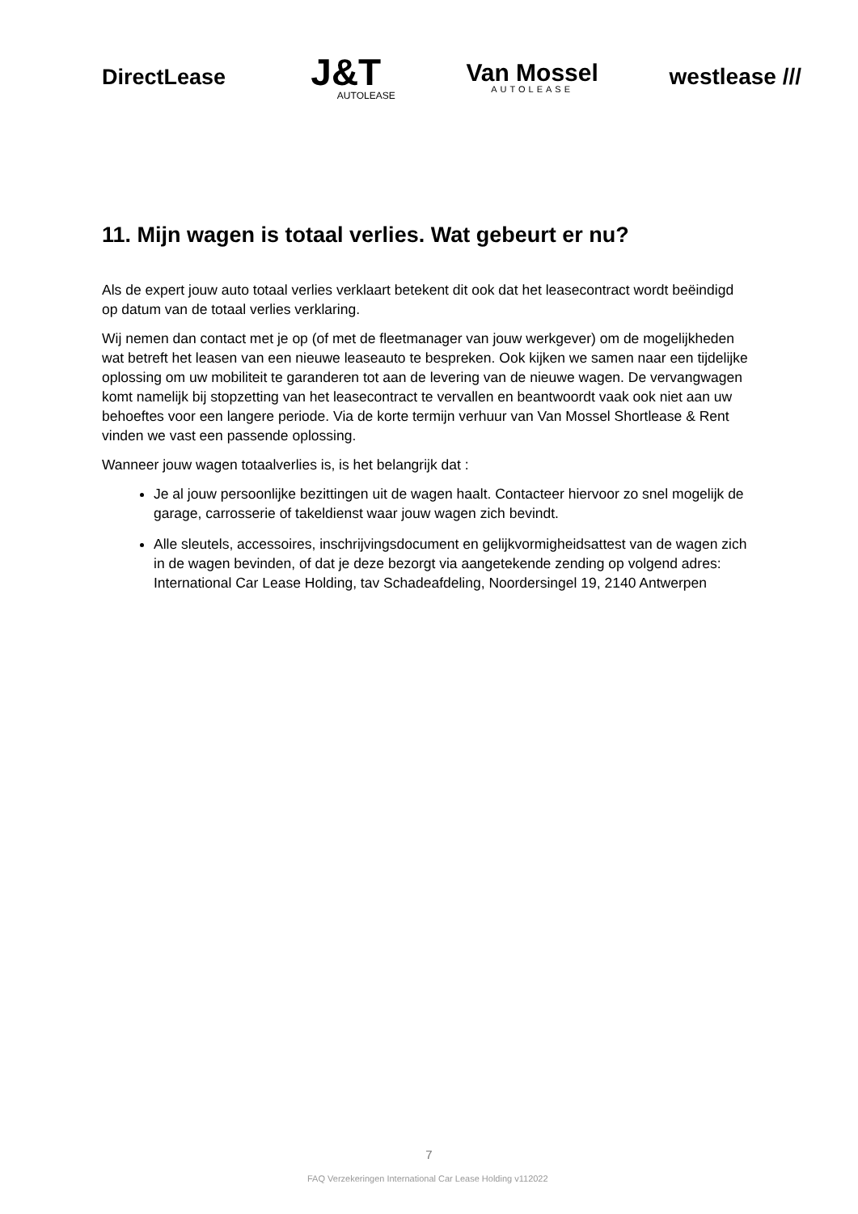DirectLease
J&T
AUTOLEASE
Van Mossel
AUTOLEASE
westlease ///
11. Mijn wagen is totaal verlies. Wat gebeurt er nu?
Als de expert jouw auto totaal verlies verklaart betekent dit ook dat het leasecontract wordt beëindigd op datum van de totaal verlies verklaring.
Wij nemen dan contact met je op (of met de fleetmanager van jouw werkgever) om de mogelijkheden wat betreft het leasen van een nieuwe leaseauto te bespreken. Ook kijken we samen naar een tijdelijke oplossing om uw mobiliteit te garanderen tot aan de levering van de nieuwe wagen. De vervangwagen komt namelijk bij stopzetting van het leasecontract te vervallen en beantwoordt vaak ook niet aan uw behoeftes voor een langere periode. Via de korte termijn verhuur van Van Mossel Shortlease & Rent vinden we vast een passende oplossing.
Wanneer jouw wagen totaalverlies is, is het belangrijk dat :
Je al jouw persoonlijke bezittingen uit de wagen haalt. Contacteer hiervoor zo snel mogelijk de garage, carrosserie of takeldienst waar jouw wagen zich bevindt.
Alle sleutels, accessoires, inschrijvingsdocument en gelijkvormigheidsattest van de wagen zich in de wagen bevinden, of dat je deze bezorgt via aangetekende zending op volgend adres: International Car Lease Holding, tav Schadeafdeling, Noordersingel 19, 2140 Antwerpen
7
FAQ Verzekeringen International Car Lease Holding v112022